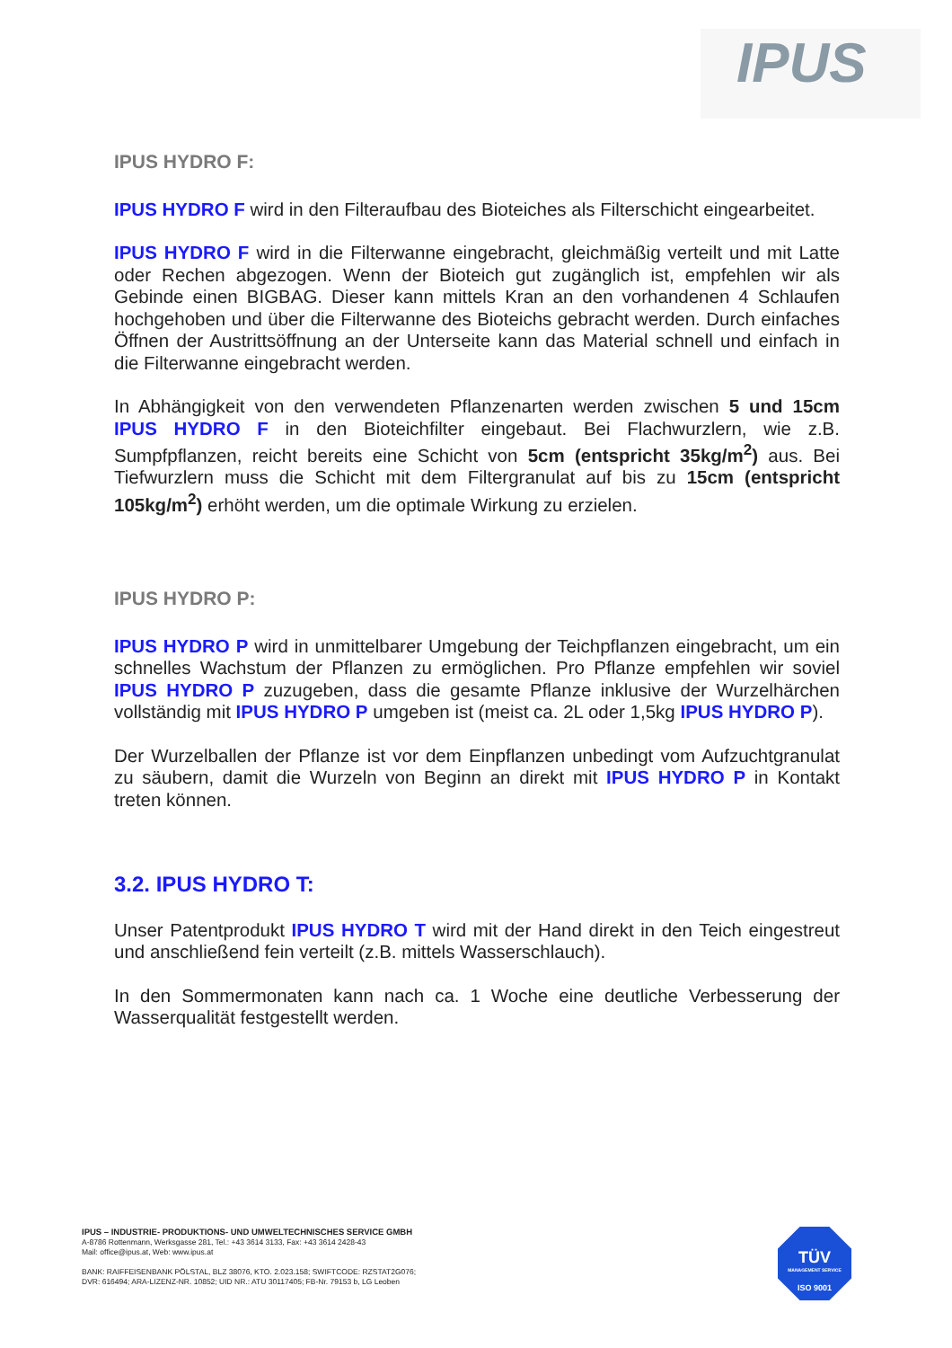IPUS
IPUS HYDRO F:
IPUS HYDRO F wird in den Filteraufbau des Bioteiches als Filterschicht eingearbeitet.
IPUS HYDRO F wird in die Filterwanne eingebracht, gleichmäßig verteilt und mit Latte oder Rechen abgezogen. Wenn der Bioteich gut zugänglich ist, empfehlen wir als Gebinde einen BIGBAG. Dieser kann mittels Kran an den vorhandenen 4 Schlaufen hochgehoben und über die Filterwanne des Bioteichs gebracht werden. Durch einfaches Öffnen der Austrittsöffnung an der Unterseite kann das Material schnell und einfach in die Filterwanne eingebracht werden.
In Abhängigkeit von den verwendeten Pflanzenarten werden zwischen 5 und 15cm IPUS HYDRO F in den Bioteichfilter eingebaut. Bei Flachwurzlern, wie z.B. Sumpfpflanzen, reicht bereits eine Schicht von 5cm (entspricht 35kg/m<sup>2</sup>) aus. Bei Tiefwurzlern muss die Schicht mit dem Filtergranulat auf bis zu 15cm (entspricht 105kg/m<sup>2</sup>) erhöht werden, um die optimale Wirkung zu erzielen.
IPUS HYDRO P:
IPUS HYDRO P wird in unmittelbarer Umgebung der Teichpflanzen eingebracht, um ein schnelles Wachstum der Pflanzen zu ermöglichen. Pro Pflanze empfehlen wir soviel IPUS HYDRO P zuzugeben, dass die gesamte Pflanze inklusive der Wurzelhärchen vollständig mit IPUS HYDRO P umgeben ist (meist ca. 2L oder 1,5kg IPUS HYDRO P).
Der Wurzelballen der Pflanze ist vor dem Einpflanzen unbedingt vom Aufzuchtgranulat zu säubern, damit die Wurzeln von Beginn an direkt mit IPUS HYDRO P in Kontakt treten können.
3.2. IPUS HYDRO T:
Unser Patentprodukt IPUS HYDRO T wird mit der Hand direkt in den Teich eingestreut und anschließend fein verteilt (z.B. mittels Wasserschlauch).
In den Sommermonaten kann nach ca. 1 Woche eine deutliche Verbesserung der Wasserqualität festgestellt werden.
IPUS – INDUSTRIE- PRODUKTIONS- UND UMWELTECHNISCHES SERVICE GMBH
A-8786 Rottenmann, Werksgasse 281, Tel.: +43 3614 3133, Fax: +43 3614 2428-43
Mail: office@ipus.at, Web: www.ipus.at
BANK: RAIFFEISENBANK PÖLSTAL, BLZ 38076, KTO. 2.023.158; SWIFTCODE: RZSTAT2G076;
DVR: 616494; ARA-LIZENZ-NR. 10852; UID NR.: ATU 30117405; FB-Nr. 79153 b, LG Leoben
TÜV
MANAGEMENT SERVICE
ISO 9001